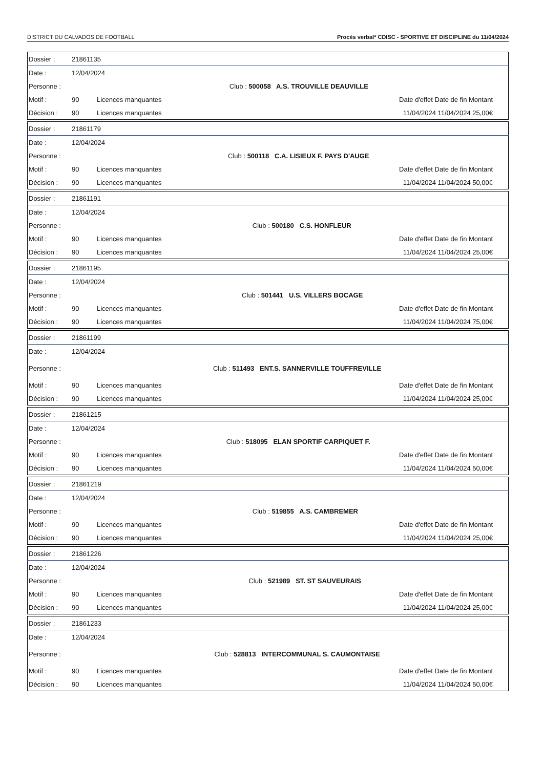DISTRICT DU CALVADOS DE FOOTBALL Procès verbal* CDISC - SPORTIVE ET DISCIPLINE du 11/04/2024
| Dossier : | 21861135 | | |
| Date : | 12/04/2024 | | |
| Personne : | | | Club : 500058 A.S. TROUVILLE DEAUVILLE |
| Motif : | 90 | Licences manquantes | Date d'effet Date de fin Montant |
| Décision : | 90 | Licences manquantes | 11/04/2024 11/04/2024 25,00€ |
| Dossier : | 21861179 | | |
| Date : | 12/04/2024 | | |
| Personne : | | | Club : 500118 C.A. LISIEUX F. PAYS D'AUGE |
| Motif : | 90 | Licences manquantes | Date d'effet Date de fin Montant |
| Décision : | 90 | Licences manquantes | 11/04/2024 11/04/2024 50,00€ |
| Dossier : | 21861191 | | |
| Date : | 12/04/2024 | | |
| Personne : | | | Club : 500180 C.S. HONFLEUR |
| Motif : | 90 | Licences manquantes | Date d'effet Date de fin Montant |
| Décision : | 90 | Licences manquantes | 11/04/2024 11/04/2024 25,00€ |
| Dossier : | 21861195 | | |
| Date : | 12/04/2024 | | |
| Personne : | | | Club : 501441 U.S. VILLERS BOCAGE |
| Motif : | 90 | Licences manquantes | Date d'effet Date de fin Montant |
| Décision : | 90 | Licences manquantes | 11/04/2024 11/04/2024 75,00€ |
| Dossier : | 21861199 | | |
| Date : | 12/04/2024 | | |
| Personne : | | | Club : 511493 ENT.S. SANNERVILLE TOUFFREVILLE |
| Motif : | 90 | Licences manquantes | Date d'effet Date de fin Montant |
| Décision : | 90 | Licences manquantes | 11/04/2024 11/04/2024 25,00€ |
| Dossier : | 21861215 | | |
| Date : | 12/04/2024 | | |
| Personne : | | | Club : 518095 ELAN SPORTIF CARPIQUET F. |
| Motif : | 90 | Licences manquantes | Date d'effet Date de fin Montant |
| Décision : | 90 | Licences manquantes | 11/04/2024 11/04/2024 50,00€ |
| Dossier : | 21861219 | | |
| Date : | 12/04/2024 | | |
| Personne : | | | Club : 519855 A.S. CAMBREMER |
| Motif : | 90 | Licences manquantes | Date d'effet Date de fin Montant |
| Décision : | 90 | Licences manquantes | 11/04/2024 11/04/2024 25,00€ |
| Dossier : | 21861226 | | |
| Date : | 12/04/2024 | | |
| Personne : | | | Club : 521989 ST. ST SAUVEURAIS |
| Motif : | 90 | Licences manquantes | Date d'effet Date de fin Montant |
| Décision : | 90 | Licences manquantes | 11/04/2024 11/04/2024 25,00€ |
| Dossier : | 21861233 | | |
| Date : | 12/04/2024 | | |
| Personne : | | | Club : 528813 INTERCOMMUNAL S. CAUMONTAISE |
| Motif : | 90 | Licences manquantes | Date d'effet Date de fin Montant |
| Décision : | 90 | Licences manquantes | 11/04/2024 11/04/2024 50,00€ |